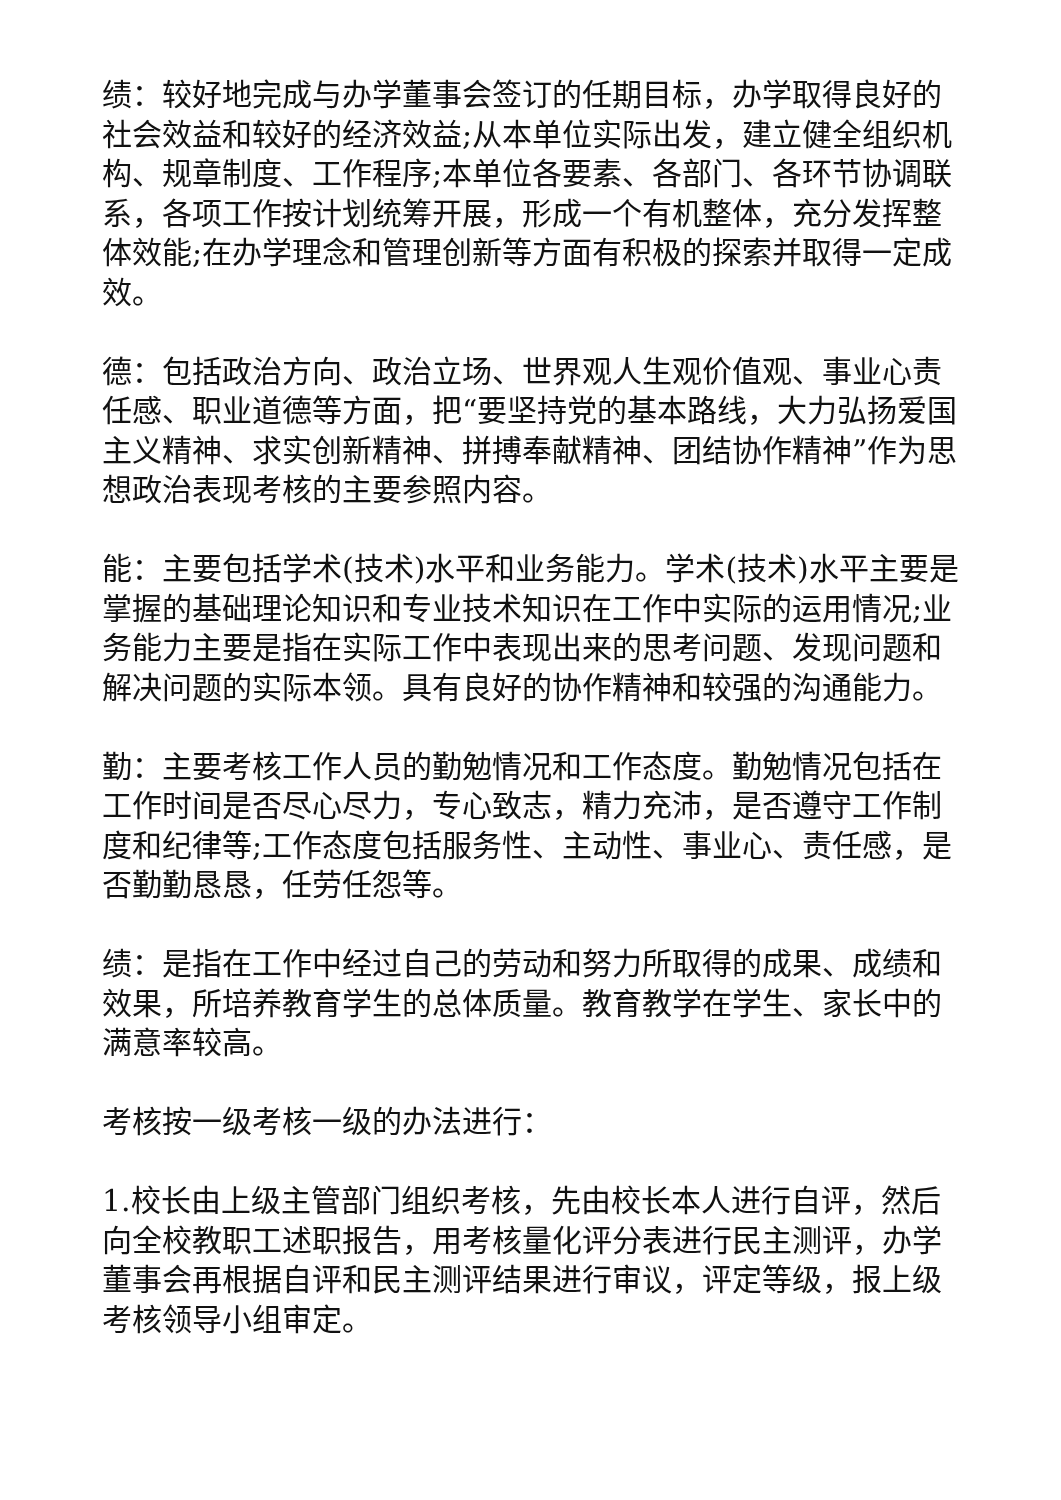绩：较好地完成与办学董事会签订的任期目标，办学取得良好的社会效益和较好的经济效益;从本单位实际出发，建立健全组织机构、规章制度、工作程序;本单位各要素、各部门、各环节协调联系，各项工作按计划统筹开展，形成一个有机整体，充分发挥整体效能;在办学理念和管理创新等方面有积极的探索并取得一定成效。
德：包括政治方向、政治立场、世界观人生观价值观、事业心责任感、职业道德等方面，把“要坚持党的基本路线，大力弘扬爱国主义精神、求实创新精神、拼搏奉献精神、团结协作精神”作为思想政治表现考核的主要参照内容。
能：主要包括学术(技术)水平和业务能力。学术(技术)水平主要是掌握的基础理论知识和专业技术知识在工作中实际的运用情况;业务能力主要是指在实际工作中表现出来的思考问题、发现问题和解决问题的实际本领。具有良好的协作精神和较强的沟通能力。
勤：主要考核工作人员的勤勉情况和工作态度。勤勉情况包括在工作时间是否尽心尽力，专心致志，精力充沛，是否遵守工作制度和纪律等;工作态度包括服务性、主动性、事业心、责任感，是否勤勤恳恳，任劳任怨等。
绩：是指在工作中经过自己的劳动和努力所取得的成果、成绩和效果，所培养教育学生的总体质量。教育教学在学生、家长中的满意率较高。
考核按一级考核一级的办法进行：
1.校长由上级主管部门组织考核，先由校长本人进行自评，然后向全校教职工述职报告，用考核量化评分表进行民主测评，办学董事会再根据自评和民主测评结果进行审议，评定等级，报上级考核领导小组审定。